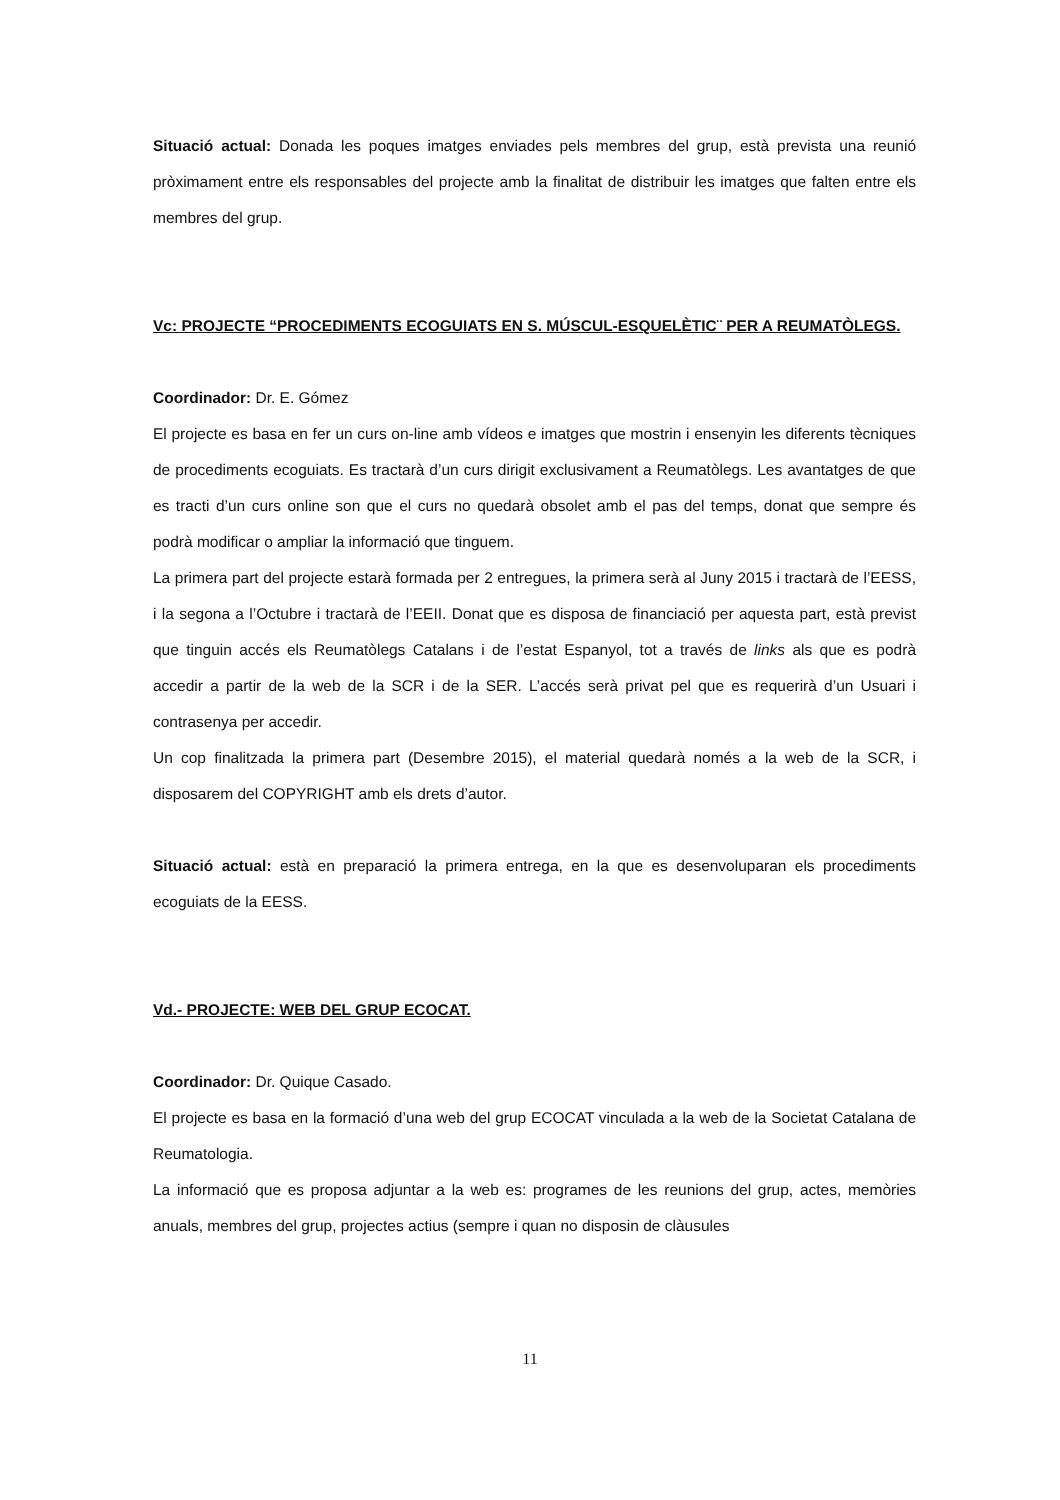Situació actual: Donada les poques imatges enviades pels membres del grup, està prevista una reunió pròximament entre els responsables del projecte amb la finalitat de distribuir les imatges que falten entre els membres del grup.
Vc: PROJECTE “PROCEDIMENTS ECOGUIATS EN S. MÚSCUL-ESQUELÈTIC¨ PER A REUMATÒLEGS.
Coordinador: Dr. E. Gómez
El projecte es basa en fer un curs on-line amb vídeos e imatges que mostrin i ensenyin les diferents tècniques de procediments ecoguiats. Es tractarà d’un curs dirigit exclusivament a Reumatòlegs. Les avantatges de que es tracti d’un curs online son que el curs no quedarà obsolet amb el pas del temps, donat que sempre és podrà modificar o ampliar la informació que tinguem.
La primera part del projecte estarà formada per 2 entregues, la primera serà al Juny 2015 i tractarà de l’EESS, i la segona a l’Octubre i tractarà de l’EEII. Donat que es disposa de financiació per aquesta part, està previst que tinguin accés els Reumatòlegs Catalans i de l’estat Espanyol, tot a través de links als que es podrà accedir a partir de la web de la SCR i de la SER. L’accés serà privat pel que es requerirà d’un Usuari i contrasenya per accedir.
Un cop finalitzada la primera part (Desembre 2015), el material quedarà només a la web de la SCR, i disposarem del COPYRIGHT amb els drets d’autor.
Situació actual: està en preparació la primera entrega, en la que es desenvoluparan els procediments ecoguiats de la EESS.
Vd.- PROJECTE: WEB DEL GRUP ECOCAT.
Coordinador: Dr. Quique Casado.
El projecte es basa en la formació d’una web del grup ECOCAT vinculada a la web de la Societat Catalana de Reumatologia.
La informació que es proposa adjuntar a la web es: programes de les reunions del grup, actes, memòries anuals, membres del grup, projectes actius (sempre i quan no disposin de clàusules
11